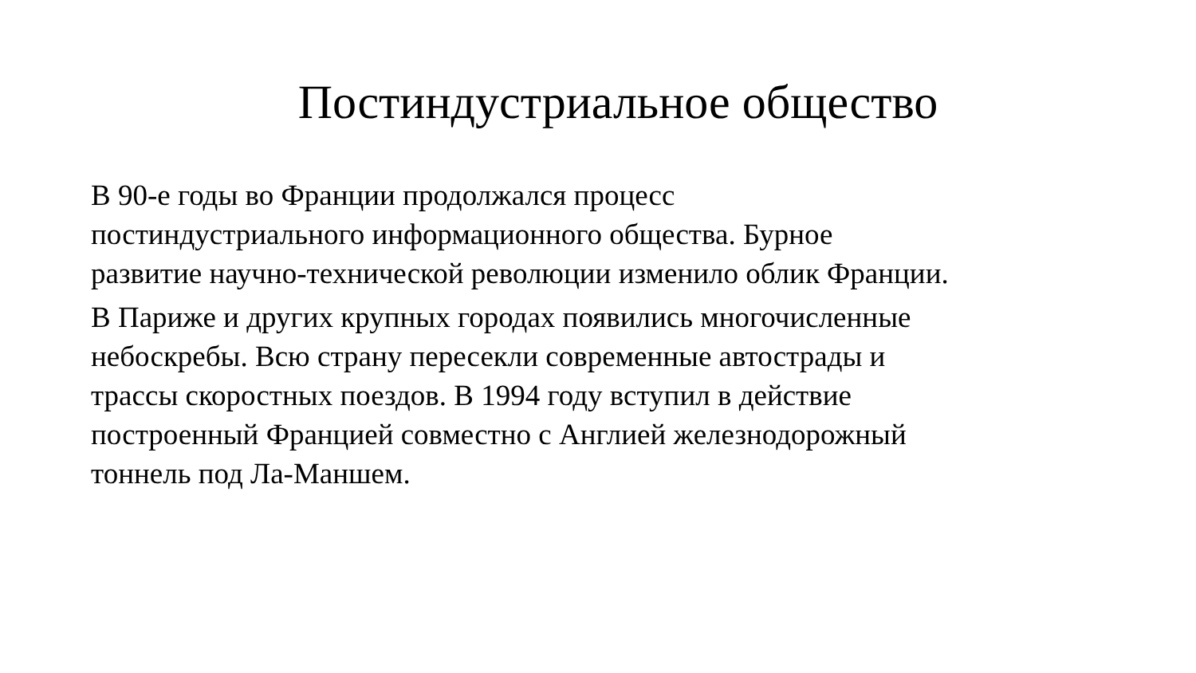Постиндустриальное общество
В 90-е годы во Франции продолжался процесс
постиндустриального информационного общества. Бурное
развитие научно-технической революции изменило облик Франции.
В Париже и других крупных городах появились многочисленные
небоскребы. Всю страну пересекли современные автострады и
трассы скоростных поездов. В 1994 году вступил в действие
построенный Францией совместно с Англией железнодорожный
тоннель под Ла-Маншем.